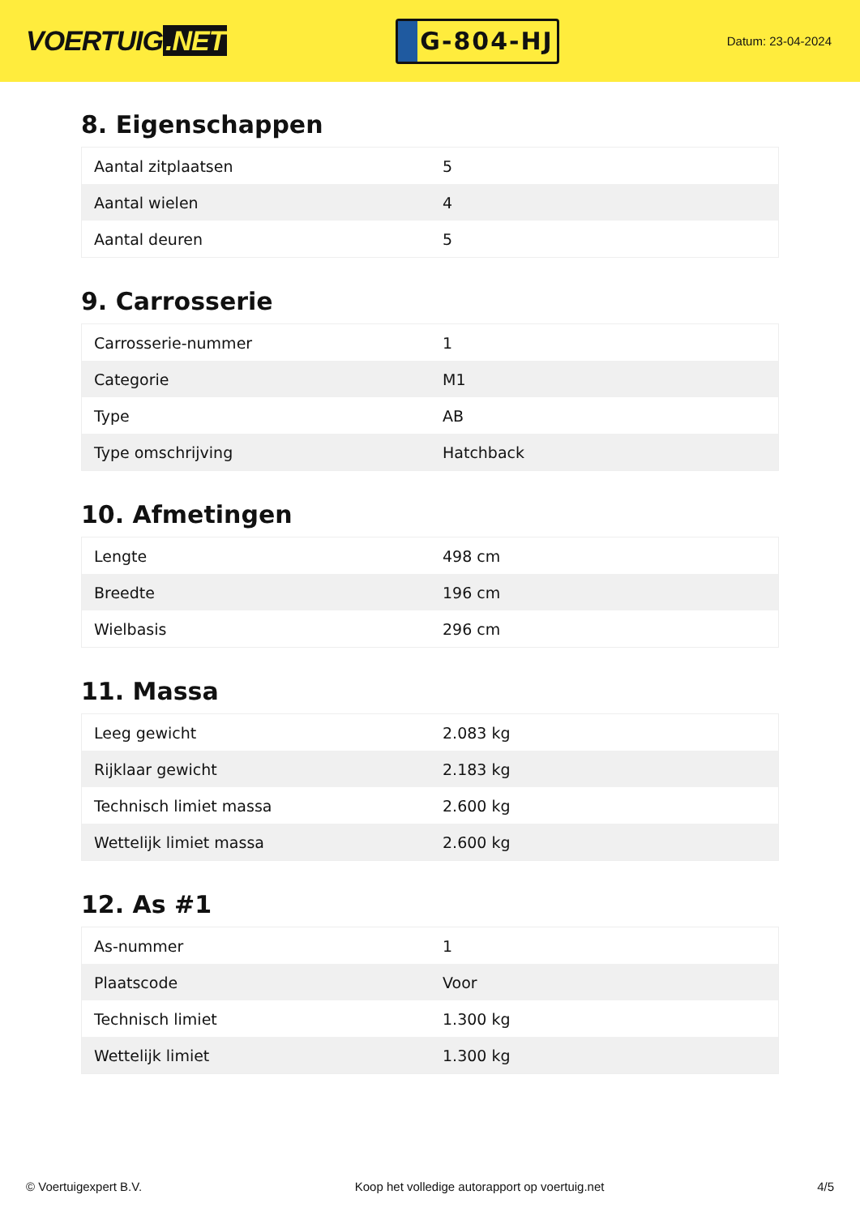VOERTUIG.NET
G-804-HJ
Datum: 23-04-2024
8. Eigenschappen
| Aantal zitplaatsen | 5 |
| Aantal wielen | 4 |
| Aantal deuren | 5 |
9. Carrosserie
| Carrosserie-nummer | 1 |
| Categorie | M1 |
| Type | AB |
| Type omschrijving | Hatchback |
10. Afmetingen
| Lengte | 498 cm |
| Breedte | 196 cm |
| Wielbasis | 296 cm |
11. Massa
| Leeg gewicht | 2.083 kg |
| Rijklaar gewicht | 2.183 kg |
| Technisch limiet massa | 2.600 kg |
| Wettelijk limiet massa | 2.600 kg |
12. As #1
| As-nummer | 1 |
| Plaatscode | Voor |
| Technisch limiet | 1.300 kg |
| Wettelijk limiet | 1.300 kg |
© Voertuigexpert B.V. Koop het volledige autorapport op voertuig.net 4/5